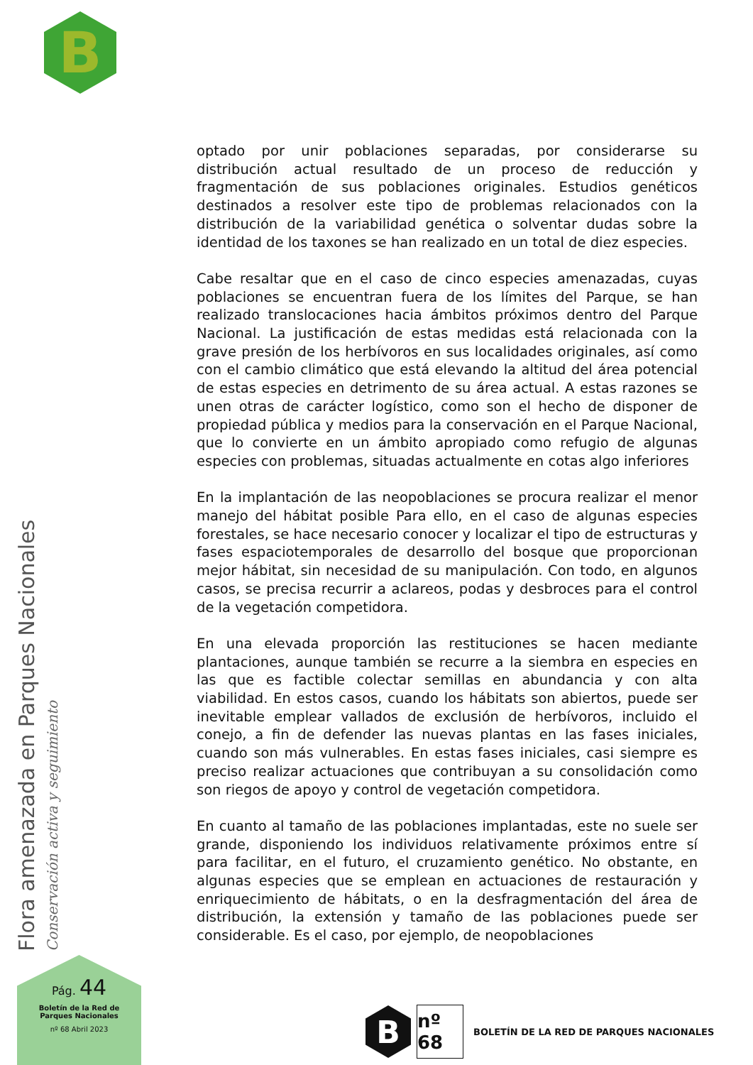B
optado por unir poblaciones separadas, por considerarse su distribución actual resultado de un proceso de reducción y fragmentación de sus poblaciones originales. Estudios genéticos destinados a resolver este tipo de problemas relacionados con la distribución de la variabilidad genética o solventar dudas sobre la identidad de los taxones se han realizado en un total de diez especies.
Cabe resaltar que en el caso de cinco especies amenazadas, cuyas poblaciones se encuentran fuera de los límites del Parque, se han realizado translocaciones hacia ámbitos próximos dentro del Parque Nacional. La justificación de estas medidas está relacionada con la grave presión de los herbívoros en sus localidades originales, así como con el cambio climático que está elevando la altitud del área potencial de estas especies en detrimento de su área actual. A estas razones se unen otras de carácter logístico, como son el hecho de disponer de propiedad pública y medios para la conservación en el Parque Nacional, que lo convierte en un ámbito apropiado como refugio de algunas especies con problemas, situadas actualmente en cotas algo inferiores
En la implantación de las neopoblaciones se procura realizar el menor manejo del hábitat posible Para ello, en el caso de algunas especies forestales, se hace necesario conocer y localizar el tipo de estructuras y fases espaciotemporales de desarrollo del bosque que proporcionan mejor hábitat, sin necesidad de su manipulación. Con todo, en algunos casos, se precisa recurrir a aclareos, podas y desbroces para el control de la vegetación competidora.
En una elevada proporción las restituciones se hacen mediante plantaciones, aunque también se recurre a la siembra en especies en las que es factible colectar semillas en abundancia y con alta viabilidad. En estos casos, cuando los hábitats son abiertos, puede ser inevitable emplear vallados de exclusión de herbívoros, incluido el conejo, a fin de defender las nuevas plantas en las fases iniciales, cuando son más vulnerables. En estas fases iniciales, casi siempre es preciso realizar actuaciones que contribuyan a su consolidación como son riegos de apoyo y control de vegetación competidora.
En cuanto al tamaño de las poblaciones implantadas, este no suele ser grande, disponiendo los individuos relativamente próximos entre sí para facilitar, en el futuro, el cruzamiento genético. No obstante, en algunas especies que se emplean en actuaciones de restauración y enriquecimiento de hábitats, o en la desfragmentación del área de distribución, la extensión y tamaño de las poblaciones puede ser considerable. Es el caso, por ejemplo, de neopoblaciones
Flora amenazada en Parques Nacionales Conservación activa y seguimiento
Pág. 44
Boletín de la Red de
Parques Nacionales
nº 68 Abril 2023
B
nº 68
BOLETÍN DE LA RED DE PARQUES NACIONALES